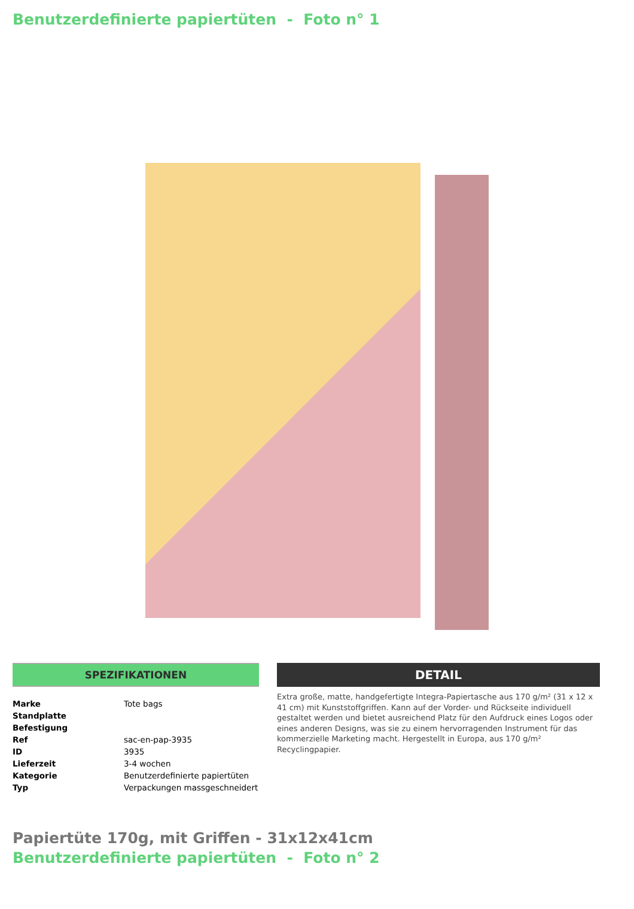Benutzerdefinierte papiertüten - Foto n° 1
SPEZIFIKATIONEN
| Marke | Tote bags |
| Standplatte | |
| Befestigung | |
| Ref | sac-en-pap-3935 |
| ID | 3935 |
| Lieferzeit | 3-4 wochen |
| Kategorie | Benutzerdefinierte papiertüten |
| Typ | Verpackungen massgeschneidert |
DETAIL
Extra große, matte, handgefertigte Integra-Papiertasche aus 170 g/m² (31 x 12 x 41 cm) mit Kunststoffgriffen. Kann auf der Vorder- und Rückseite individuell gestaltet werden und bietet ausreichend Platz für den Aufdruck eines Logos oder eines anderen Designs, was sie zu einem hervorragenden Instrument für das kommerzielle Marketing macht. Hergestellt in Europa, aus 170 g/m² Recyclingpapier.
Papiertüte 170g, mit Griffen - 31x12x41cm
Benutzerdefinierte papiertüten - Foto n° 2